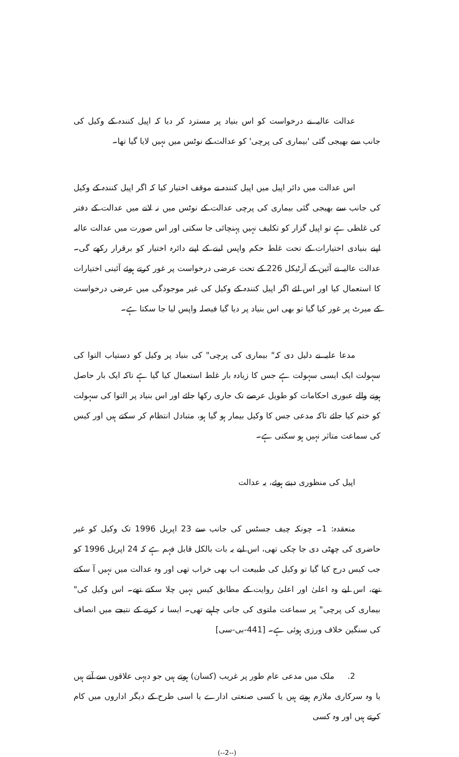عدالت عالیہ نے درخواست کو اس بنیاد پر مسترد کر دیا کہ اپیل کنندہ کے وکیل کی جانب سے بھیجی گئی 'بیماری کی پرچی' کو عدالت کے نوٹس میں نہیں لایا گیا تھا۔
اس عدالت میں دائر اپیل میں اپیل کنندہ نے موقف اختیار کیا کہ اگر اپیل کنندہ کے وکیل کی جانب سے بھیجی گئی بیماری کی پرچی عدالت کے نوٹس میں نہ لانے میں عدالت کے دفتر کی غلطی ہے تو اپیل گزار کو تکلیف نہیں پہنچائی جا سکتی اور اس صورت میں عدالت عالیہ اپنے بنیادی اختیارات کے تحت غلط حکم واپس لینے کے اپنے دائرہ اختیار کو برقرار رکھے گی۔ عدالت عالیہ نے آئین کے آرٹیکل 226 کے تحت عرضی درخواست پر غور کرتے ہوئے آئینی اختیارات کا استعمال کیا اور اس لئے اگر اپیل کنندہ کے وکیل کی غیر موجودگی میں عرضی درخواست کے میرٹ پر غور کیا گیا تو بھی اس بنیاد پر دیا گیا فیصلہ واپس لیا جا سکتا ہے۔
مدعا علیہ نے دلیل دی کہ" بیماری کی پرچی" کی بنیاد پر وکیل کو دستیاب التوا کی سہولت ایک ایسی سہولت ہے جس کا زیادہ بار غلط استعمال کیا گیا ہے تاکہ ایک بار حاصل ہونے والے عبوری احکامات کو طویل عرصے تک جاری رکھا جائے اور اس بنیاد پر التوا کی سہولت کو ختم کیا جائے تاکہ مدعی جس کا وکیل بیمار ہو گیا ہو، متبادل انتظام کر سکتے ہیں اور کیس کی سماعت متاثر نہیں ہو سکتی ہے۔
اپیل کی منظوری دیتے ہوئے، یہ عدالت
منعقدہ: 1۔ چونکہ چیف جسٹس کی جانب سے 23 اپریل 1996 تک وکیل کو غیر حاضری کی چھٹی دی جا چکی تھی، اس لیے یہ بات بالکل قابل فہم ہے کہ 24 اپریل 1996 کو جب کیس درج کیا گیا تو وکیل کی طبیعت اب بھی خراب تھی اور وہ عدالت میں نہیں آ سکتے تھے، اس لیے وہ اعلیٰ اور اعلیٰ روایت کے مطابق کیس نہیں چلا سکتے تھے۔ اس وکیل کی" بیماری کی پرچی" پر سماعت ملتوی کی جانی چاہیے تھی۔ ایسا نہ کرنے کے نتیجے میں انصاف کی سنگین خلاف ورزی ہوئی ہے۔ [441-بی-سی]
2. ملک میں مدعی عام طور پر غریب (کسان) ہوتے ہیں جو دیہی علاقوں سے آتے ہیں یا وہ سرکاری ملازم ہوتے ہیں یا کسی صنعتی ادارے یا اسی طرح کے دیگر اداروں میں کام کرتے ہیں اور وہ کسی
(--2--)